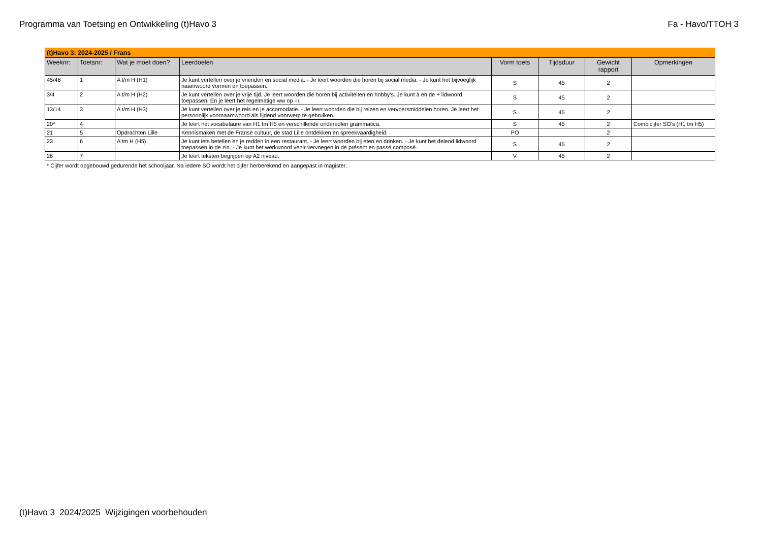Programma van Toetsing en Ontwikkeling (t)Havo 3 Fa - Havo/TTOH 3
| (t)Havo 3: 2024-2025 / Frans | | | | | | | |
| Weeknr: | Toetsnr: | Wat je moet doen? | Leerdoelen | Vorm toets | Tijdsduur | Gewicht rapport | Opmerkingen |
| 45/46 | 1 | A t/m H (H1) | Je kunt vertellen over je vrienden en social media. - Je leert woorden die horen bij social media. - Je kunt het bijvoeglijk naamwoord vormen en toepassen. | S | 45 | 2 | |
| 3/4 | 2 | A t/m H (H2) | Je kunt vertellen over je vrije tijd. Je leert woorden die horen bij activiteiten en hobby's. Je kunt à en de + lidwoord toepassen. En je leert het regelmatige ww op -ir. | S | 45 | 2 | |
| 13/14 | 3 | A t/m H (H3) | Je kunt vertellen over je reis en je accomodatie. - Je leert woorden die bij reizen en vervoersmiddelen horen. Je leert het persoonlijk voornaamwoord als lijdend voorwerp te gebruiken. | S | 45 | 2 | |
| 20* | 4 | | Je leert het vocabulaure van H1 tm H5 en verschillende onderedlen grammatica. | S | 45 | 2 | Combicijfer SO's (H1 tm H5) |
| 21 | 5 | Opdrachten Lille | Kennismaken met de Franse cultuur, de stad Lille ontdekken en spreekvaardigheid. | PO | | 2 | |
| 23 | 6 | A tm H (H5) | Je kunt iets betellen en je redden in een restaurant. - Je leert woorden bij eten en drinken. - Je kunt het delend lidwoord toepassen in de zin. - Je kunt het werkwoord venir vervoegen in de présent en passé composé. | S | 45 | 2 | |
| 26 | 7 | | Je leert teksten begrijpen op A2 niveau. | V | 45 | 2 | |
* Cijfer wordt opgebouwd gedurende het schooljaar. Na iedere SO wordt het cijfer herberekend en aangepast in magister.
(t)Havo 3 2024/2025 Wijzigingen voorbehouden